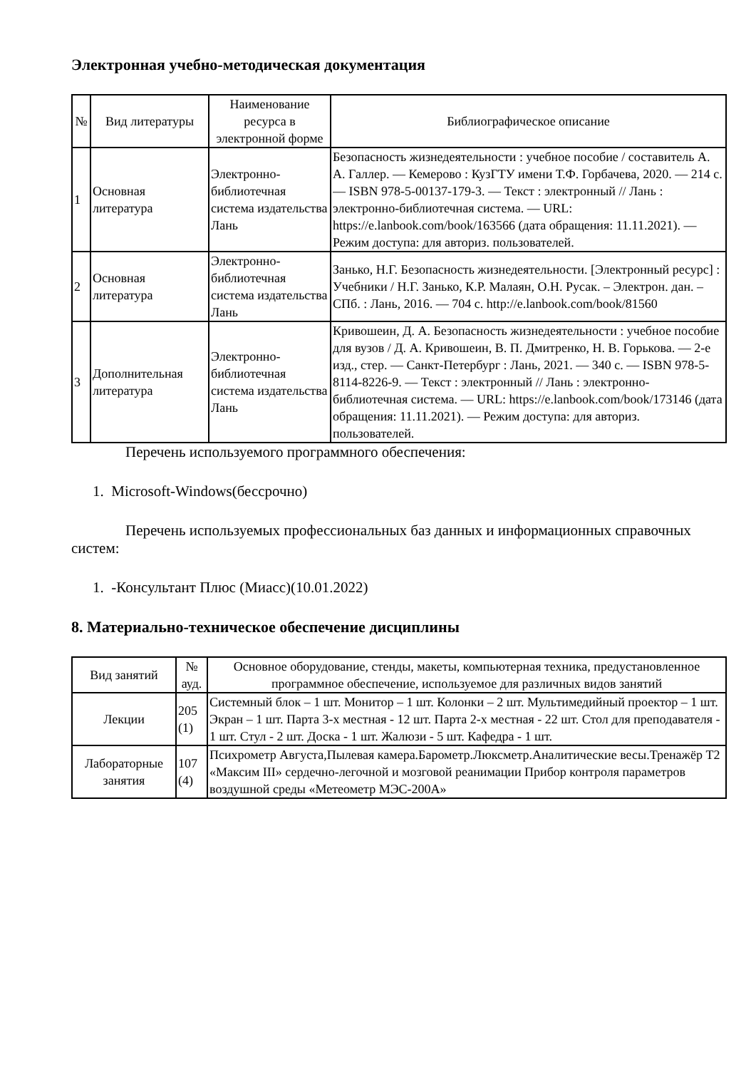Электронная учебно-методическая документация
| № | Вид литературы | Наименование ресурса в электронной форме | Библиографическое описание |
| --- | --- | --- | --- |
| 1 | Основная литература | Электронно-библиотечная система издательства Лань | Безопасность жизнедеятельности : учебное пособие / составитель А. А. Галлер. — Кемерово : КузГТУ имени Т.Ф. Горбачева, 2020. — 214 с. — ISBN 978-5-00137-179-3. — Текст : электронный // Лань : электронно-библиотечная система. — URL: https://e.lanbook.com/book/163566 (дата обращения: 11.11.2021). — Режим доступа: для авториз. пользователей. |
| 2 | Основная литература | Электронно-библиотечная система издательства Лань | Занько, Н.Г. Безопасность жизнедеятельности. [Электронный ресурс] : Учебники / Н.Г. Занько, К.Р. Малаян, О.Н. Русак. – Электрон. дан. – СПб. : Лань, 2016. — 704 с. http://e.lanbook.com/book/81560 |
| 3 | Дополнительная литература | Электронно-библиотечная система издательства Лань | Кривошеин, Д. А. Безопасность жизнедеятельности : учебное пособие для вузов / Д. А. Кривошеин, В. П. Дмитренко, Н. В. Горькова. — 2-е изд., стер. — Санкт-Петербург : Лань, 2021. — 340 с. — ISBN 978-5-8114-8226-9. — Текст : электронный // Лань : электронно-библиотечная система. — URL: https://e.lanbook.com/book/173146 (дата обращения: 11.11.2021). — Режим доступа: для авториз. пользователей. |
Перечень используемого программного обеспечения:
1. Microsoft-Windows(бессрочно)
Перечень используемых профессиональных баз данных и информационных справочных систем:
1. -Консультант Плюс (Миасс)(10.01.2022)
8. Материально-техническое обеспечение дисциплины
| Вид занятий | № ауд. | Основное оборудование, стенды, макеты, компьютерная техника, предустановленное программное обеспечение, используемое для различных видов занятий |
| --- | --- | --- |
| Лекции | 205 (1) | Системный блок – 1 шт. Монитор – 1 шт. Колонки – 2 шт. Мультимедийный проектор – 1 шт. Экран – 1 шт. Парта 3-х местная - 12 шт. Парта 2-х местная - 22 шт. Стол для преподавателя - 1 шт. Стул - 2 шт. Доска - 1 шт. Жалюзи - 5 шт. Кафедра - 1 шт. |
| Лабораторные занятия | 107 (4) | Психрометр Августа,Пылевая камера.Барометр.Люксметр.Аналитические весы.Тренажёр Т2 «Максим III» сердечно-легочной и мозговой реанимации Прибор контроля параметров воздушной среды «Метеометр МЭС-200А» |